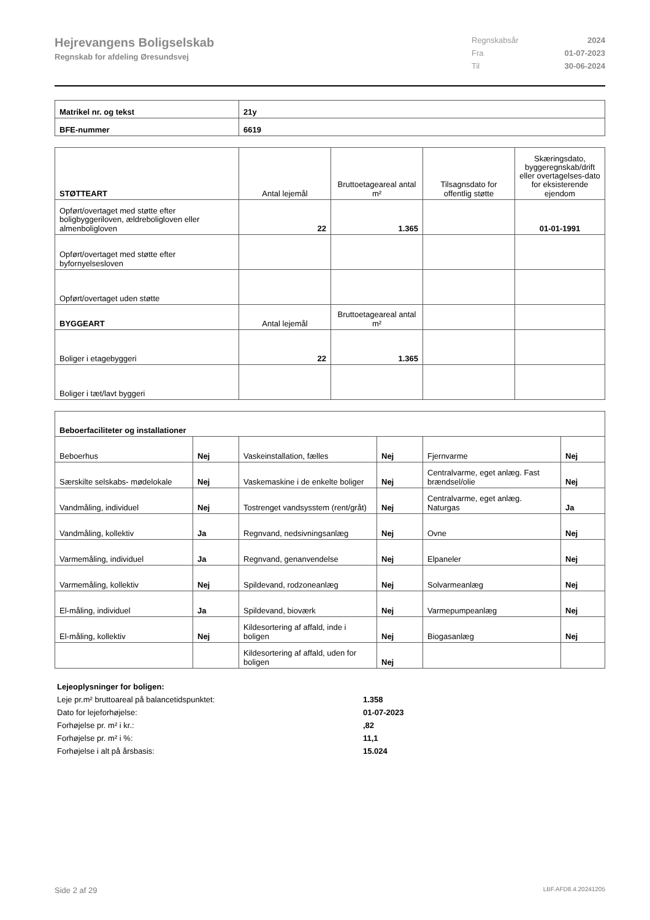Hejrevangens Boligselskab
Regnskab for afdeling Øresundsvej
Regnskabsår 2024
Fra 01-07-2023
Til 30-06-2024
| Matrikel nr. og tekst | 21y |
| --- | --- |
| BFE-nummer | 6619 |
| STØTTEART | Antal lejemål | Bruttoetageareal antal m² | Tilsagnsdato for offentlig støtte | Skæringsdato, byggeregnskab/drift eller overtagelses-dato for eksisterende ejendom |
| Opført/overtaget med støtte efter boligbyggeriloven, ældreboligloven eller almenboligloven | 22 | 1.365 | | 01-01-1991 |
| Opført/overtaget med støtte efter byfornyelsesloven | | | | |
| Opført/overtaget uden støtte | | | | |
| BYGGEART | Antal lejemål | Bruttoetageareal antal m² | | |
| Boliger i etagebyggeri | 22 | 1.365 | | |
| Boliger i tæt/lavt byggeri | | | | |
| Beboerfaciliteter og installationer | | | | | |
| --- | --- | --- | --- | --- | --- |
| Beboerhus | Nej | Vaskeinstallation, fælles | Nej | Fjernvarme | Nej |
| Særskilte selskabs- mødelokale | Nej | Vaskemaskine i de enkelte boliger | Nej | Centralvarme, eget anlæg. Fast brændsel/olie | Nej |
| Vandmåling, individuel | Nej | Tostrenget vandsysstem (rent/gråt) | Nej | Centralvarme, eget anlæg. Naturgas | Ja |
| Vandmåling, kollektiv | Ja | Regnvand, nedsivningsanlæg | Nej | Ovne | Nej |
| Varmemåling, individuel | Ja | Regnvand, genanvendelse | Nej | Elpaneler | Nej |
| Varmemåling, kollektiv | Nej | Spildevand, rodzoneanlæg | Nej | Solvarmeanlæg | Nej |
| El-måling, individuel | Ja | Spildevand, bioværk | Nej | Varmepumpeanlæg | Nej |
| El-måling, kollektiv | Nej | Kildesortering af affald, inde i boligen | Nej | Biogasanlæg | Nej |
| | | Kildesortering af affald, uden for boligen | Nej | | |
Lejeoplysninger for boligen:
Leje pr.m² bruttoareal på balancetidspunktet: 1.358
Dato for lejeforhøjelse: 01-07-2023
Forhøjelse pr. m² i kr.:,82
Forhøjelse pr. m² i %: 11,1
Forhøjelse i alt på årsbasis: 15.024
Side 2 af 29 LBF.AFD8.4.20241205